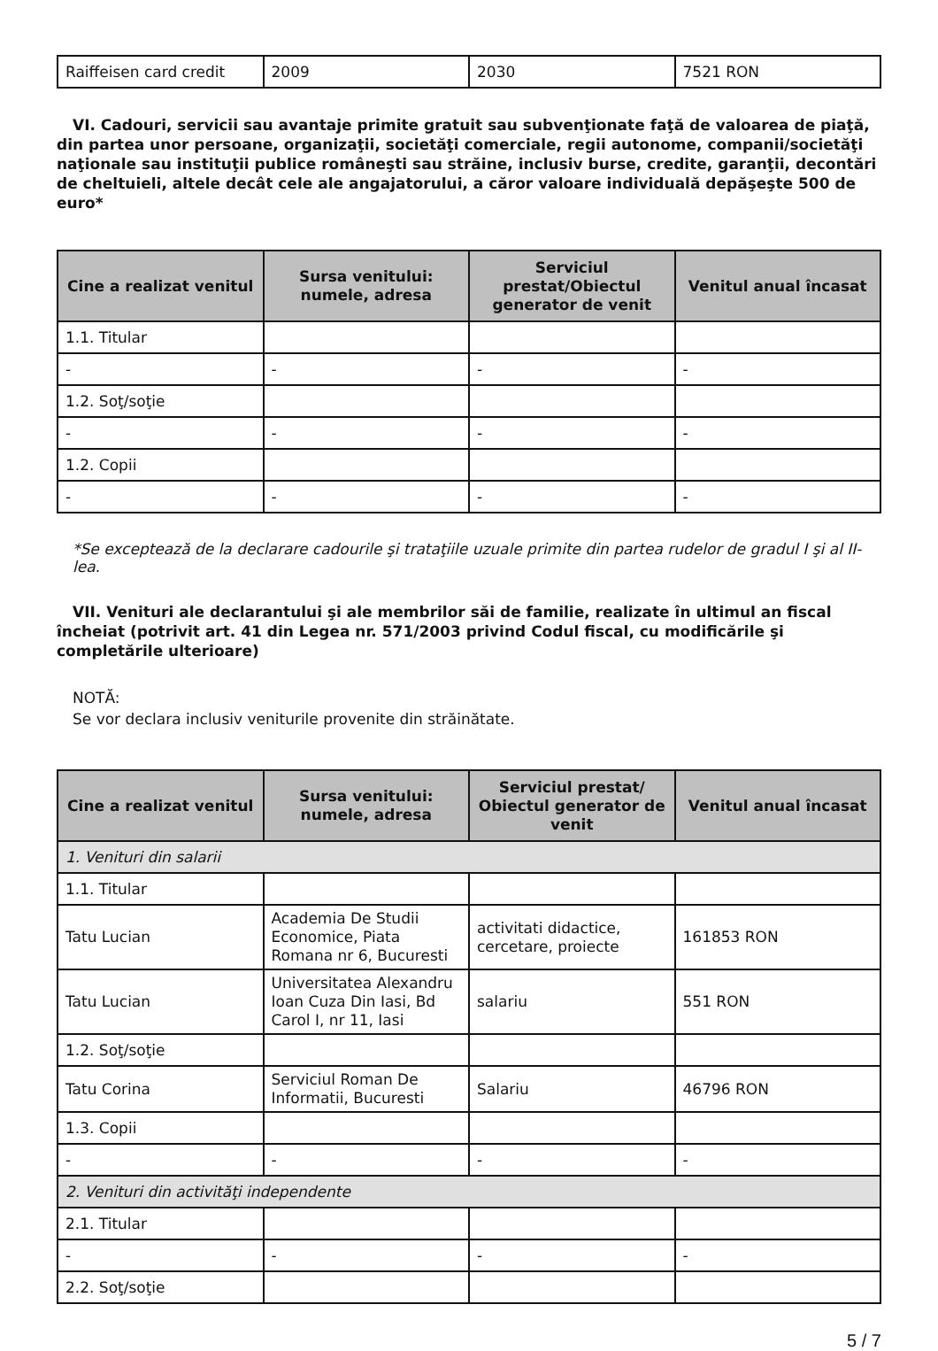| Raiffeisen card credit | 2009 | 2030 | 7521 RON |
VI. Cadouri, servicii sau avantaje primite gratuit sau subvenţionate faţă de valoarea de piaţă, din partea unor persoane, organizaţii, societăţi comerciale, regii autonome, companii/societăţi naţionale sau instituţii publice româneşti sau străine, inclusiv burse, credite, garanţii, decontări de cheltuieli, altele decât cele ale angajatorului, a căror valoare individuală depăşeşte 500 de euro*
| Cine a realizat venitul | Sursa venitului: numele, adresa | Serviciul prestat/Obiectul generator de venit | Venitul anual încasat |
| --- | --- | --- | --- |
| 1.1. Titular | | | |
| - | - | - | - |
| 1.2. Soţ/soţie | | | |
| - | - | - | - |
| 1.2. Copii | | | |
| - | - | - | - |
*Se exceptează de la declarare cadourile şi trataţiile uzuale primite din partea rudelor de gradul I şi al II-lea.
VII. Venituri ale declarantului şi ale membrilor săi de familie, realizate în ultimul an fiscal încheiat (potrivit art. 41 din Legea nr. 571/2003 privind Codul fiscal, cu modificările şi completările ulterioare)
NOTĂ:
Se vor declara inclusiv veniturile provenite din străinătate.
| Cine a realizat venitul | Sursa venitului: numele, adresa | Serviciul prestat/ Obiectul generator de venit | Venitul anual încasat |
| --- | --- | --- | --- |
| 1. Venituri din salarii | | | |
| 1.1. Titular | | | |
| Tatu Lucian | Academia De Studii Economice, Piata Romana nr 6, Bucuresti | activitati didactice, cercetare, proiecte | 161853 RON |
| Tatu Lucian | Universitatea Alexandru Ioan Cuza Din Iasi, Bd Carol I, nr 11, Iasi | salariu | 551 RON |
| 1.2. Soţ/soţie | | | |
| Tatu Corina | Serviciul Roman De Informatii, Bucuresti | Salariu | 46796 RON |
| 1.3. Copii | | | |
| - | - | - | - |
| 2. Venituri din activităţi independente | | | |
| 2.1. Titular | | | |
| - | - | - | - |
| 2.2. Soţ/soţie | | | |
5 / 7